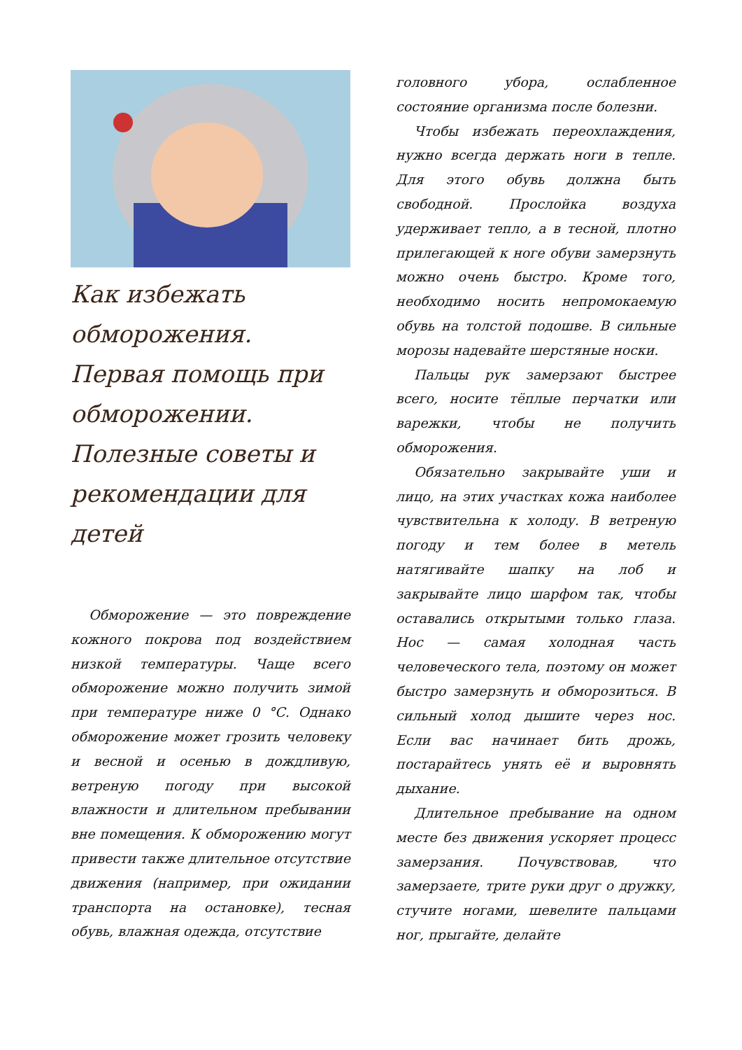Как избежать обморожения. Первая помощь при обморожении. Полезные советы и рекомендации для детей
Обморожение — это повреждение кожного покрова под воздействием низкой температуры. Чаще всего обморожение можно получить зимой при температуре ниже 0 °С. Однако обморожение может грозить человеку и весной и осенью в дождливую, ветреную погоду при высокой влажности и длительном пребывании вне помещения. К обморожению могут привести также длительное отсутствие движения (например, при ожидании транспорта на остановке), тесная обувь, влажная одежда, отсутствие
головного убора, ослабленное состояние организма после болезни.
Чтобы избежать переохлаждения, нужно всегда держать ноги в тепле. Для этого обувь должна быть свободной. Прослойка воздуха удерживает тепло, а в тесной, плотно прилегающей к ноге обуви замерзнуть можно очень быстро. Кроме того, необходимо носить непромокаемую обувь на толстой подошве. В сильные морозы надевайте шерстяные носки.
Пальцы рук замерзают быстрее всего, носите тёплые перчатки или варежки, чтобы не получить обморожения.
Обязательно закрывайте уши и лицо, на этих участках кожа наиболее чувствительна к холоду. В ветреную погоду и тем более в метель натягивайте шапку на лоб и закрывайте лицо шарфом так, чтобы оставались открытыми только глаза. Нос — самая холодная часть человеческого тела, поэтому он может быстро замерзнуть и обморозиться. В сильный холод дышите через нос. Если вас начинает бить дрожь, постарайтесь унять её и выровнять дыхание.
Длительное пребывание на одном месте без движения ускоряет процесс замерзания. Почувствовав, что замерзаете, трите руки друг о дружку, стучите ногами, шевелите пальцами ног, прыгайте, делайте